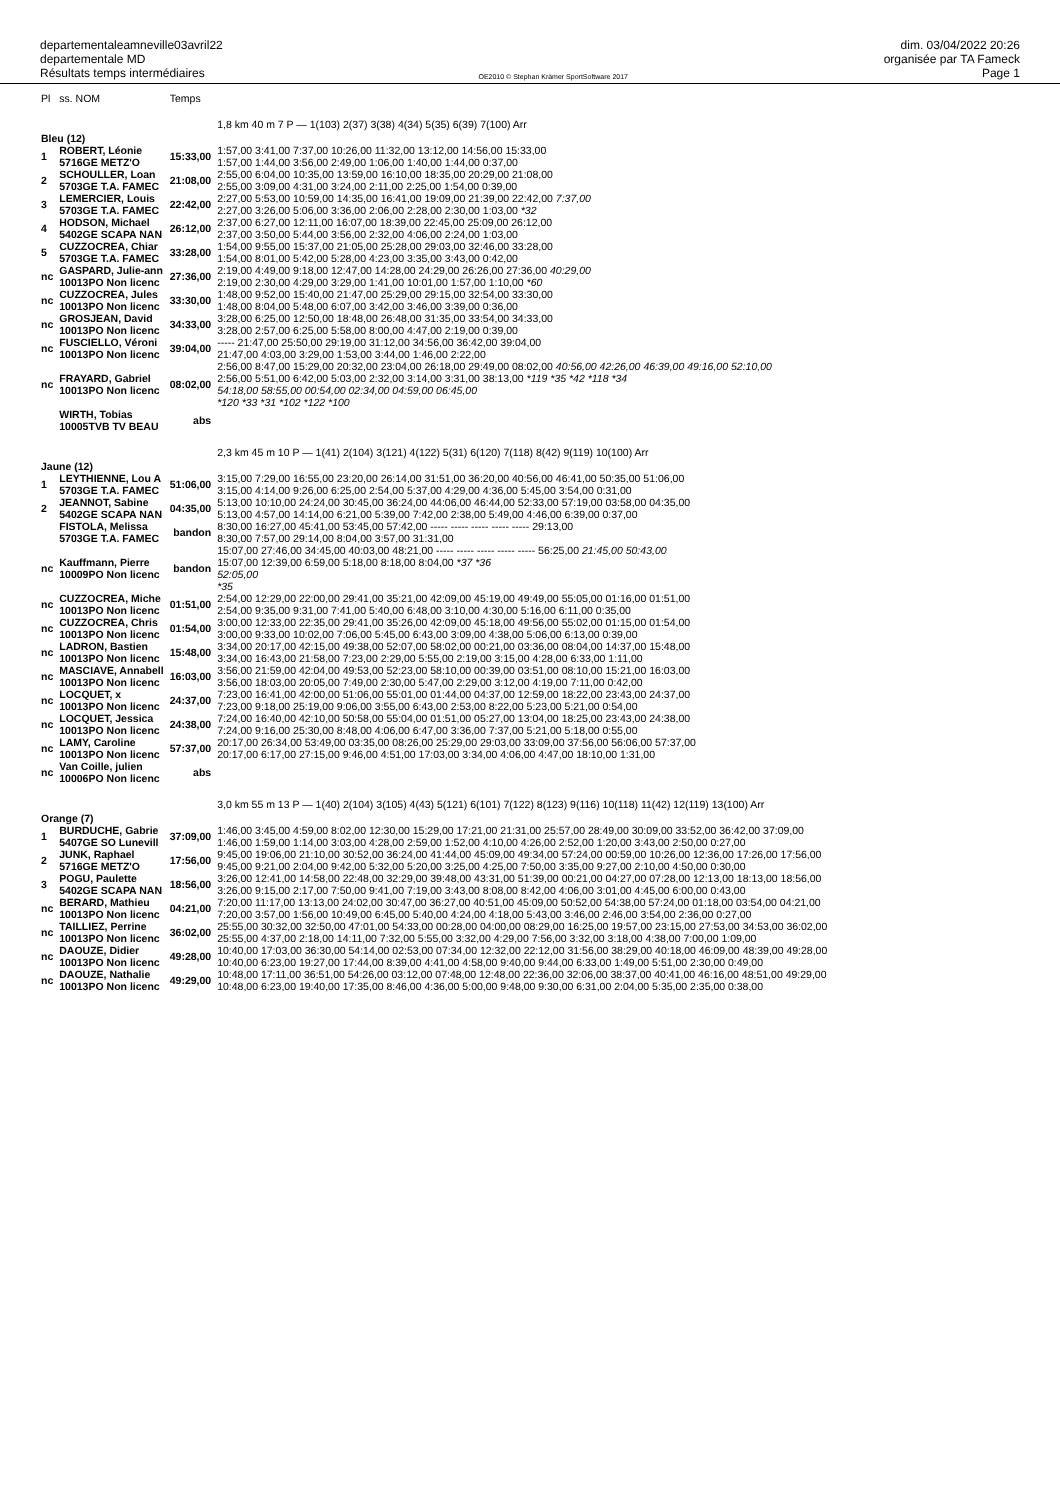departementaleamneville03avril22
departementale MD
Résultats temps intermédiaires
OE2010 © Stephan Krämer SportSoftware 2017
dim. 03/04/2022 20:26
organisée par TA Fameck
Page 1
| Pl | ss. NOM | Temps | |
| --- | --- | --- | --- |
| Bleu (12) | | | 1,8 km 40 m 7 P — 1(103) 2(37) 3(38) 4(34) 5(35) 6(39) 7(100) Arr |
| 1 | ROBERT, Léonie 5716GE METZ'O | 15:33,00 | 1:57,00 3:41,00 7:37,00 10:26,00 11:32,00 13:12,00 14:56,00 15:33,00 1:57,00 1:44,00 3:56,00 2:49,00 1:06,00 1:40,00 1:44,00 0:37,00 |
| 2 | SCHOULLER, Loan 5703GE T.A. FAMEC | 21:08,00 | 2:55,00 6:04,00 10:35,00 13:59,00 16:10,00 18:35,00 20:29,00 21:08,00 2:55,00 3:09,00 4:31,00 3:24,00 2:11,00 2:25,00 1:54,00 0:39,00 |
| 3 | LEMERCIER, Louis 5703GE T.A. FAMEC | 22:42,00 | 2:27,00 5:53,00 10:59,00 14:35,00 16:41,00 19:09,00 21:39,00 22:42,00 7:37,00 2:27,00 3:26,00 5:06,00 3:36,00 2:06,00 2:28,00 2:30,00 1:03,00 *32 |
| 4 | HODSON, Michael 5402GE SCAPA NAN | 26:12,00 | 2:37,00 6:27,00 12:11,00 16:07,00 18:39,00 22:45,00 25:09,00 26:12,00 2:37,00 3:50,00 5:44,00 3:56,00 2:32,00 4:06,00 2:24,00 1:03,00 |
| 5 | CUZZOCREA, Chiar 5703GE T.A. FAMEC | 33:28,00 | 1:54,00 9:55,00 15:37,00 21:05,00 25:28,00 29:03,00 32:46,00 33:28,00 1:54,00 8:01,00 5:42,00 5:28,00 4:23,00 3:35,00 3:43,00 0:42,00 |
| nc | GASPARD, Julie-ann 10013PO Non licenc | 27:36,00 | 2:19,00 4:49,00 9:18,00 12:47,00 14:28,00 24:29,00 26:26,00 27:36,00 40:29,00 2:19,00 2:30,00 4:29,00 3:29,00 1:41,00 10:01,00 1:57,00 1:10,00 *60 |
| nc | CUZZOCREA, Jules 10013PO Non licenc | 33:30,00 | 1:48,00 9:52,00 15:40,00 21:47,00 25:29,00 29:15,00 32:54,00 33:30,00 1:48,00 8:04,00 5:48,00 6:07,00 3:42,00 3:46,00 3:39,00 0:36,00 |
| nc | GROSJEAN, David 10013PO Non licenc | 34:33,00 | 3:28,00 6:25,00 12:50,00 18:48,00 26:48,00 31:35,00 33:54,00 34:33,00 3:28,00 2:57,00 6:25,00 5:58,00 8:00,00 4:47,00 2:19,00 0:39,00 |
| nc | FUSCIELLO, Véroni 10013PO Non licenc | 39:04,00 | ----- 21:47,00 25:50,00 29:19,00 31:12,00 34:56,00 36:42,00 39:04,00 21:47,00 4:03,00 3:29,00 1:53,00 3:44,00 1:46,00 2:22,00 |
| nc | FRAYARD, Gabriel 10013PO Non licenc | 08:02,00 | 2:56,00 8:47,00 15:29,00 20:32,00 23:04,00 26:18,00 29:49,00 08:02,00 40:56,00 42:26,00 46:39,00 49:16,00 52:10,00 2:56,00 5:51,00 6:42,00 5:03,00 2:32,00 3:14,00 3:31,00 38:13,00 *119 *35 *42 *118 *34 54:18,00 58:55,00 00:54,00 02:34,00 04:59,00 06:45,00 *120 *33 *31 *102 *122 *100 |
| | WIRTH, Tobias 10005TVB TV BEAU | abs | |
| Jaune (12) | | | 2,3 km 45 m 10 P — 1(41) 2(104) 3(121) 4(122) 5(31) 6(120) 7(118) 8(42) 9(119) 10(100) Arr |
| 1 | LEYTHIENNE, Lou A 5703GE T.A. FAMEC | 51:06,00 | 3:15,00 7:29,00 16:55,00 23:20,00 26:14,00 31:51,00 36:20,00 40:56,00 46:41,00 50:35,00 51:06,00 3:15,00 4:14,00 9:26,00 6:25,00 2:54,00 5:37,00 4:29,00 4:36,00 5:45,00 3:54,00 0:31,00 |
| 2 | JEANNOT, Sabine 5402GE SCAPA NAN | 04:35,00 | 5:13,00 10:10,00 24:24,00 30:45,00 36:24,00 44:06,00 46:44,00 52:33,00 57:19,00 03:58,00 04:35,00 5:13,00 4:57,00 14:14,00 6:21,00 5:39,00 7:42,00 2:38,00 5:49,00 4:46,00 6:39,00 0:37,00 |
| | FISTOLA, Melissa 5703GE T.A. FAMEC | bandon | 8:30,00 16:27,00 45:41,00 53:45,00 57:42,00 ----- ----- ----- ----- ----- 29:13,00 8:30,00 7:57,00 29:14,00 8:04,00 3:57,00 31:31,00 |
| nc | Kauffmann, Pierre 10009PO Non licenc | bandon | 15:07,00 27:46,00 34:45,00 40:03,00 48:21,00 ----- ----- ----- ----- ----- 56:25,00 21:45,00 50:43,00 15:07,00 12:39,00 6:59,00 5:18,00 8:18,00 8:04,00 *37 *36 52:05,00 *35 |
| nc | CUZZOCREA, Miche 10013PO Non licenc | 01:51,00 | 2:54,00 12:29,00 22:00,00 29:41,00 35:21,00 42:09,00 45:19,00 49:49,00 55:05,00 01:16,00 01:51,00 2:54,00 9:35,00 9:31,00 7:41,00 5:40,00 6:48,00 3:10,00 4:30,00 5:16,00 6:11,00 0:35,00 |
| nc | CUZZOCREA, Chris 10013PO Non licenc | 01:54,00 | 3:00,00 12:33,00 22:35,00 29:41,00 35:26,00 42:09,00 45:18,00 49:56,00 55:02,00 01:15,00 01:54,00 3:00,00 9:33,00 10:02,00 7:06,00 5:45,00 6:43,00 3:09,00 4:38,00 5:06,00 6:13,00 0:39,00 |
| nc | LADRON, Bastien 10013PO Non licenc | 15:48,00 | 3:34,00 20:17,00 42:15,00 49:38,00 52:07,00 58:02,00 00:21,00 03:36,00 08:04,00 14:37,00 15:48,00 3:34,00 16:43,00 21:58,00 7:23,00 2:29,00 5:55,00 2:19,00 3:15,00 4:28,00 6:33,00 1:11,00 |
| nc | MASCIAVE, Annabell 10013PO Non licenc | 16:03,00 | 3:56,00 21:59,00 42:04,00 49:53,00 52:23,00 58:10,00 00:39,00 03:51,00 08:10,00 15:21,00 16:03,00 3:56,00 18:03,00 20:05,00 7:49,00 2:30,00 5:47,00 2:29,00 3:12,00 4:19,00 7:11,00 0:42,00 |
| nc | LOCQUET, x 10013PO Non licenc | 24:37,00 | 7:23,00 16:41,00 42:00,00 51:06,00 55:01,00 01:44,00 04:37,00 12:59,00 18:22,00 23:43,00 24:37,00 7:23,00 9:18,00 25:19,00 9:06,00 3:55,00 6:43,00 2:53,00 8:22,00 5:23,00 5:21,00 0:54,00 |
| nc | LOCQUET, Jessica 10013PO Non licenc | 24:38,00 | 7:24,00 16:40,00 42:10,00 50:58,00 55:04,00 01:51,00 05:27,00 13:04,00 18:25,00 23:43,00 24:38,00 7:24,00 9:16,00 25:30,00 8:48,00 4:06,00 6:47,00 3:36,00 7:37,00 5:21,00 5:18,00 0:55,00 |
| nc | LAMY, Caroline 10013PO Non licenc | 57:37,00 | 20:17,00 26:34,00 53:49,00 03:35,00 08:26,00 25:29,00 29:03,00 33:09,00 37:56,00 56:06,00 57:37,00 20:17,00 6:17,00 27:15,00 9:46,00 4:51,00 17:03,00 3:34,00 4:06,00 4:47,00 18:10,00 1:31,00 |
| nc | Van Coille, julien 10006PO Non licenc | abs | |
| Orange (7) | | | 3,0 km 55 m 13 P — 1(40) 2(104) 3(105) 4(43) 5(121) 6(101) 7(122) 8(123) 9(116) 10(118) 11(42) 12(119) 13(100) Arr |
| 1 | BURDUCHE, Gabrie 5407GE SO Lunevill | 37:09,00 | 1:46,00 3:45,00 4:59,00 8:02,00 12:30,00 15:29,00 17:21,00 21:31,00 25:57,00 28:49,00 30:09,00 33:52,00 36:42,00 37:09,00 1:46,00 1:59,00 1:14,00 3:03,00 4:28,00 2:59,00 1:52,00 4:10,00 4:26,00 2:52,00 1:20,00 3:43,00 2:50,00 0:27,00 |
| 2 | JUNK, Raphael 5716GE METZ'O | 17:56,00 | 9:45,00 19:06,00 21:10,00 30:52,00 36:24,00 41:44,00 45:09,00 49:34,00 57:24,00 00:59,00 10:26,00 12:36,00 17:26,00 17:56,00 9:45,00 9:21,00 2:04,00 9:42,00 5:32,00 5:20,00 3:25,00 4:25,00 7:50,00 3:35,00 9:27,00 2:10,00 4:50,00 0:30,00 |
| 3 | POGU, Paulette 5402GE SCAPA NAN | 18:56,00 | 3:26,00 12:41,00 14:58,00 22:48,00 32:29,00 39:48,00 43:31,00 51:39,00 00:21,00 04:27,00 07:28,00 12:13,00 18:13,00 18:56,00 3:26,00 9:15,00 2:17,00 7:50,00 9:41,00 7:19,00 3:43,00 8:08,00 8:42,00 4:06,00 3:01,00 4:45,00 6:00,00 0:43,00 |
| nc | BERARD, Mathieu 10013PO Non licenc | 04:21,00 | 7:20,00 11:17,00 13:13,00 24:02,00 30:47,00 36:27,00 40:51,00 45:09,00 50:52,00 54:38,00 57:24,00 01:18,00 03:54,00 04:21,00 7:20,00 3:57,00 1:56,00 10:49,00 6:45,00 5:40,00 4:24,00 4:18,00 5:43,00 3:46,00 2:46,00 3:54,00 2:36,00 0:27,00 |
| nc | TAILLIEZ, Perrine 10013PO Non licenc | 36:02,00 | 25:55,00 30:32,00 32:50,00 47:01,00 54:33,00 00:28,00 04:00,00 08:29,00 16:25,00 19:57,00 23:15,00 27:53,00 34:53,00 36:02,00 25:55,00 4:37,00 2:18,00 14:11,00 7:32,00 5:55,00 3:32,00 4:29,00 7:56,00 3:32,00 3:18,00 4:38,00 7:00,00 1:09,00 |
| nc | DAOUZE, Didier 10013PO Non licenc | 49:28,00 | 10:40,00 17:03,00 36:30,00 54:14,00 02:53,00 07:34,00 12:32,00 22:12,00 31:56,00 38:29,00 40:18,00 46:09,00 48:39,00 49:28,00 10:40,00 6:23,00 19:27,00 17:44,00 8:39,00 4:41,00 4:58,00 9:40,00 9:44,00 6:33,00 1:49,00 5:51,00 2:30,00 0:49,00 |
| nc | DAOUZE, Nathalie 10013PO Non licenc | 49:29,00 | 10:48,00 17:11,00 36:51,00 54:26,00 03:12,00 07:48,00 12:48,00 22:36,00 32:06,00 38:37,00 40:41,00 46:16,00 48:51,00 49:29,00 10:48,00 6:23,00 19:40,00 17:35,00 8:46,00 4:36,00 5:00,00 9:48,00 9:30,00 6:31,00 2:04,00 5:35,00 2:35,00 0:38,00 |